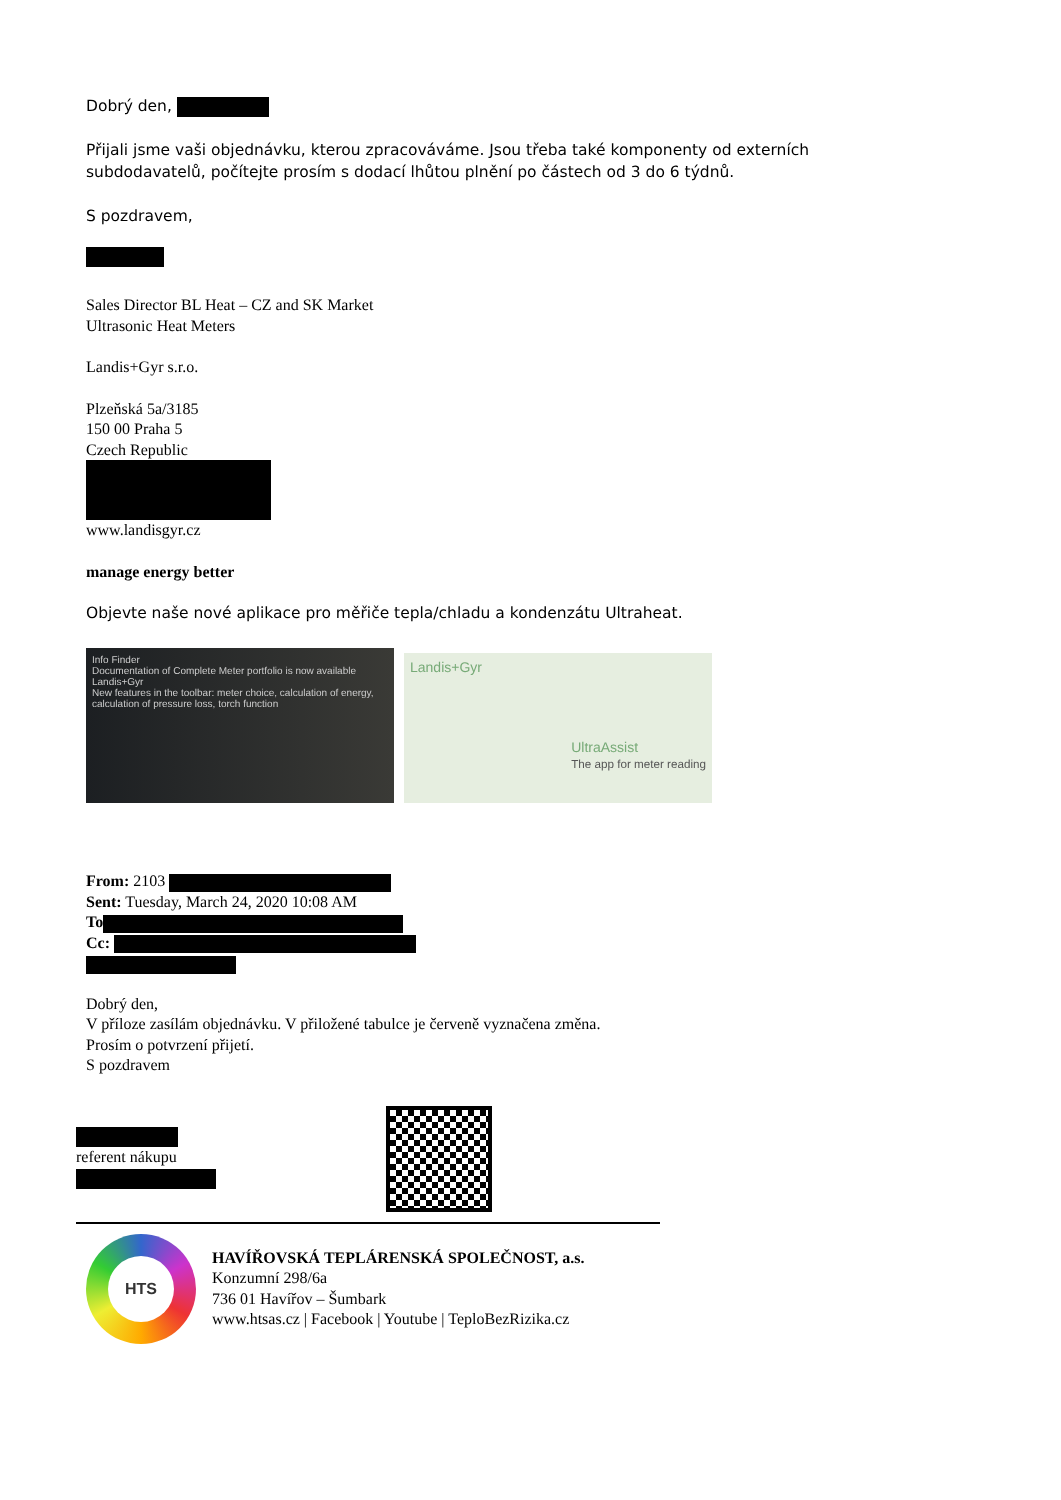Dobrý den,
Přijali jsme vaši objednávku, kterou zpracováváme. Jsou třeba také komponenty od externích
subdodavatelů, počítejte prosím s dodací lhůtou plnění po částech od 3 do 6 týdnů.
S pozdravem,
Sales Director BL Heat – CZ and SK Market
Ultrasonic Heat Meters
Landis+Gyr s.r.o.
Plzeňská 5a/3185
150 00 Praha 5
Czech Republic
www.landisgyr.cz
manage energy better
Objevte naše nové aplikace pro měřiče tepla/chladu a kondenzátu Ultraheat.
Info Finder
Documentation of Complete Meter portfolio is now available
Landis+Gyr
New features in the toolbar: meter choice, calculation of energy, calculation of pressure loss, torch function
Landis+Gyr
UltraAssist
The app for meter reading
From: 2103
Sent: Tuesday, March 24, 2020 10:08 AM
To
Cc:
Dobrý den,
V příloze zasílám objednávku. V přiložené tabulce je červeně vyznačena změna.
Prosím o potvrzení přijetí.
S pozdravem
referent nákupu
HTS
HAVÍŘOVSKÁ TEPLÁRENSKÁ SPOLEČNOST, a.s.
Konzumní 298/6a
736 01 Havířov – Šumbark
www.htsas.cz | Facebook | Youtube | TeploBezRizika.cz